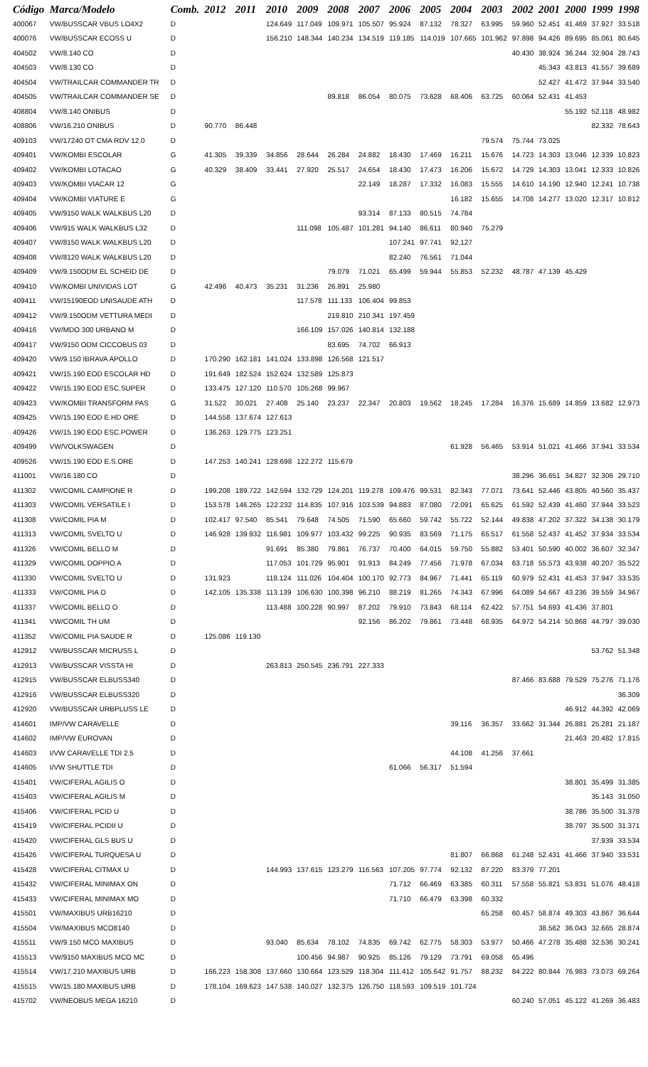| Código | Marca/Modelo | Comb. | 2012 | 2011 | 2010 | 2009 | 2008 | 2007 | 2006 | 2005 | 2004 | 2003 | 2002 | 2001 | 2000 | 1999 | 1998 |
| --- | --- | --- | --- | --- | --- | --- | --- | --- | --- | --- | --- | --- | --- | --- | --- | --- | --- |
| 400067 | VW/BUSSCAR VBUS LO4X2 | D | | | 124.649 | 117.049 | 109.971 | 105.507 | 95.924 | 87.132 | 78.327 | 63.995 | 59.960 | 52.451 | 41.469 | 37.927 | 33.518 |
| 400076 | VW/BUSSCAR ECOSS U | D | | | 156.210 | 148.344 | 140.234 | 134.519 | 119.185 | 114.019 | 107.665 | 101.962 | 97.898 | 94.426 | 89.695 | 85.061 | 80.645 |
| 404502 | VW/8.140 CO | D | | | | | | | | | | | 40.430 | 38.924 | 36.244 | 32.904 | 28.743 |
| 404503 | VW/8.130 CO | D | | | | | | | | | | | | 45.343 | 43.813 | 41.557 | 39.689 |
| 404504 | VW/TRAILCAR COMMANDER TR | D | | | | | | | | | | | | 52.427 | 41.472 | 37.944 | 33.540 |
| 404505 | VW/TRAILCAR COMMANDER SE | D | | | | | 89.818 | 86.054 | 80.075 | 73.628 | 68.406 | 63.725 | 60.064 | 52.431 | 41.453 | | |
| 408804 | VW/8.140 ONIBUS | D | | | | | | | | | | | | | 55.192 | 52.118 | 48.982 |
| 408806 | VW/16.210 ONIBUS | D | 90.770 | 86.448 | | | | | | | | | | | | 82.332 | 78.643 |
| 409103 | VW/17240 OT CMA RDV 12.0 | D | | | | | | | | | | 79.574 | 75.744 | 73.025 | | | |
| 409401 | VW/KOMBI ESCOLAR | G | 41.305 | 39.339 | 34.856 | 28.644 | 26.284 | 24.882 | 18.430 | 17.469 | 16.211 | 15.676 | 14.723 | 14.303 | 13.046 | 12.339 | 10.823 |
| 409402 | VW/KOMBI LOTACAO | G | 40.329 | 38.409 | 33.441 | 27.920 | 25.517 | 24.654 | 18.430 | 17.473 | 16.206 | 15.672 | 14.729 | 14.303 | 13.041 | 12.333 | 10.826 |
| 409403 | VW/KOMBI VIACAR 12 | G | | | | | | 22.149 | 18.287 | 17.332 | 16.083 | 15.555 | 14.610 | 14.190 | 12.940 | 12.241 | 10.738 |
| 409404 | VW/KOMBI VIATURE E | G | | | | | | | | | 16.182 | 15.655 | 14.708 | 14.277 | 13.020 | 12.317 | 10.812 |
| 409405 | VW/9150 WALK WALKBUS L20 | D | | | | | | 93.314 | 87.133 | 80.515 | 74.784 | | | | | | |
| 409406 | VW/915 WALK WALKBUS L32 | D | | | | 111.098 | 105.487 | 101.281 | 94.140 | 86.611 | 80.940 | 75.279 | | | | | |
| 409407 | VW/8150 WALK WALKBUS L20 | D | | | | | | | 107.241 | 97.741 | 92.127 | | | | | | |
| 409408 | VW/8120 WALK WALKBUS L20 | D | | | | | | | 82.240 | 76.561 | 71.044 | | | | | | |
| 409409 | VW/9.150ODM EL SCHEID DE | D | | | | | 79.079 | 71.021 | 65.499 | 59.944 | 55.853 | 52.232 | 48.787 | 47.139 | 45.429 | | |
| 409410 | VW/KOMBI UNIVIDAS LOT | G | 42.496 | 40.473 | 35.231 | 31.236 | 26.891 | 25.980 | | | | | | | | | |
| 409411 | VW/15190EOD UNISAUDE ATH | D | | | | 117.578 | 111.133 | 106.404 | 99.853 | | | | | | | | |
| 409412 | VW/9.150ODM VETTURA MEDI | D | | | | | 219.810 | 210.341 | 197.459 | | | | | | | | |
| 409416 | VW/MDO 300 URBANO M | D | | | | 166.109 | 157.026 | 140.814 | 132.188 | | | | | | | | |
| 409417 | VW/9150 ODM CICCOBUS 03 | D | | | | | 83.695 | 74.702 | 66.913 | | | | | | | | |
| 409420 | VW/9.150 IBRAVA APOLLO | D | 170.290 | 162.181 | 141.024 | 133.898 | 126.568 | 121.517 | | | | | | | | | |
| 409421 | VW/15.190 EOD ESCOLAR HD | D | 191.649 | 182.524 | 152.624 | 132.589 | 125.873 | | | | | | | | | | |
| 409422 | VW/15.190 EOD ESC.SUPER | D | 133.475 | 127.120 | 110.570 | 105.268 | 99.967 | | | | | | | | | | |
| 409423 | VW/KOMBI TRANSFORM PAS | G | 31.522 | 30.021 | 27.408 | 25.140 | 23.237 | 22.347 | 20.803 | 19.562 | 18.245 | 17.284 | 16.376 | 15.689 | 14.859 | 13.682 | 12.973 |
| 409425 | VW/15.190 EOD E.HD ORE | D | 144.558 | 137.674 | 127.613 | | | | | | | | | | | | |
| 409426 | VW/15.190 EOD ESC.POWER | D | 136.263 | 129.775 | 123.251 | | | | | | | | | | | | |
| 409499 | VW/VOLKSWAGEN | D | | | | | | | | | 61.928 | 56.465 | 53.914 | 51.021 | 41.466 | 37.941 | 33.534 |
| 409526 | VW/15.190 EOD E.S.ORE | D | 147.253 | 140.241 | 128.698 | 122.272 | 115.679 | | | | | | | | | | |
| 411001 | VW/16.180 CO | D | | | | | | | | | | | 38.296 | 36.651 | 34.827 | 32.306 | 29.710 |
| 411302 | VW/COMIL CAMPIONE R | D | 199.208 | 189.722 | 142.594 | 132.729 | 124.201 | 119.278 | 109.476 | 99.531 | 82.343 | 77.071 | 73.641 | 52.446 | 43.805 | 40.560 | 35.437 |
| 411303 | VW/COMIL VERSATILE I | D | 153.578 | 146.265 | 122.232 | 114.835 | 107.916 | 103.539 | 94.883 | 87.080 | 72.091 | 65.625 | 61.592 | 52.439 | 41.460 | 37.944 | 33.523 |
| 411308 | VW/COMIL PIA M | D | 102.417 | 97.540 | 85.541 | 79.648 | 74.505 | 71.590 | 65.660 | 59.742 | 55.722 | 52.144 | 49.838 | 47.202 | 37.322 | 34.138 | 30.179 |
| 411313 | VW/COMIL SVELTO U | D | 146.928 | 139.932 | 116.981 | 109.977 | 103.432 | 99.225 | 90.935 | 83.569 | 71.175 | 65.517 | 61.558 | 52.437 | 41.452 | 37.934 | 33.534 |
| 411326 | VW/COMIL BELLO M | D | | | 91.691 | 85.380 | 79.861 | 76.737 | 70.400 | 64.015 | 59.750 | 55.882 | 53.401 | 50.590 | 40.002 | 36.607 | 32.347 |
| 411329 | VW/COMIL DOPPIO A | D | | | 117.053 | 101.729 | 95.901 | 91.913 | 84.249 | 77.456 | 71.978 | 67.034 | 63.718 | 55.573 | 43.938 | 40.207 | 35.522 |
| 411330 | VW/COMIL SVELTO U | D | 131.923 | | 118.124 | 111.026 | 104.404 | 100.170 | 92.773 | 84.967 | 71.441 | 65.119 | 60.979 | 52.431 | 41.453 | 37.947 | 33.535 |
| 411333 | VW/COMIL PIA O | D | 142.105 | 135.338 | 113.139 | 106.630 | 100.398 | 96.210 | 88.219 | 81.265 | 74.343 | 67.996 | 64.089 | 54.667 | 43.236 | 39.559 | 34.967 |
| 411337 | VW/COMIL BELLO O | D | | | 113.488 | 100.228 | 90.997 | 87.202 | 79.910 | 73.843 | 68.114 | 62.422 | 57.751 | 54.693 | 41.436 | 37.801 | |
| 411341 | VW/COMIL TH UM | D | | | | | | 92.156 | 86.202 | 79.861 | 73.448 | 68.935 | 64.972 | 54.214 | 50.868 | 44.797 | 39.030 |
| 411352 | VW/COMIL PIA SAUDE R | D | 125.086 | 119.130 | | | | | | | | | | | | | |
| 412912 | VW/BUSSCAR MICRUSS L | D | | | | | | | | | | | | | | 53.762 | 51.348 |
| 412913 | VW/BUSSCAR VISSTA HI | D | | | 263.813 | 250.545 | 236.791 | 227.333 | | | | | | | | | |
| 412915 | VW/BUSSCAR ELBUSS340 | D | | | | | | | | | | | 87.466 | 83.688 | 79.529 | 75.276 | 71.176 |
| 412916 | VW/BUSSCAR ELBUSS320 | D | | | | | | | | | | | | | | | 36.309 |
| 412920 | VW/BUSSCAR URBPLUSS LE | D | | | | | | | | | | | | | 46.912 | 44.392 | 42.069 |
| 414601 | IMP/VW CARAVELLE | D | | | | | | | | | 39.116 | 36.357 | 33.662 | 31.344 | 26.881 | 25.281 | 21.187 |
| 414602 | IMP/VW EUROVAN | D | | | | | | | | | | | | | 21.463 | 20.482 | 17.815 |
| 414603 | I/VW CARAVELLE TDI 2.5 | D | | | | | | | | | 44.108 | 41.256 | 37.661 | | | | |
| 414605 | I/VW SHUTTLE TDI | D | | | | | | | 61.066 | 56.317 | 51.594 | | | | | | |
| 415401 | VW/CIFERAL AGILIS O | D | | | | | | | | | | | | | 38.801 | 35.499 | 31.385 |
| 415403 | VW/CIFERAL AGILIS M | D | | | | | | | | | | | | | | 35.143 | 31.050 |
| 415406 | VW/CIFERAL PCID U | D | | | | | | | | | | | | | 38.786 | 35.500 | 31.378 |
| 415419 | VW/CIFERAL PCIDII U | D | | | | | | | | | | | | | 38.797 | 35.500 | 31.371 |
| 415420 | VW/CIFERAL GLS BUS U | D | | | | | | | | | | | | | | 37.939 | 33.534 |
| 415426 | VW/CIFERAL TURQUESA U | D | | | | | | | | | 81.807 | 66.868 | 61.248 | 52.431 | 41.466 | 37.940 | 33.531 |
| 415428 | VW/CIFERAL CITMAX U | D | | | 144.993 | 137.615 | 123.279 | 116.563 | 107.205 | 97.774 | 92.132 | 87.220 | 83.379 | 77.201 | | | |
| 415432 | VW/CIFERAL MINIMAX ON | D | | | | | | | 71.712 | 66.469 | 63.385 | 60.311 | 57.558 | 55.821 | 53.831 | 51.076 | 48.418 |
| 415433 | VW/CIFERAL MINIMAX MO | D | | | | | | | 71.710 | 66.479 | 63.398 | 60.332 | | | | | |
| 415501 | VW/MAXIBUS URB16210 | D | | | | | | | | | | 65.258 | 60.457 | 58.874 | 49.303 | 43.867 | 36.644 |
| 415504 | VW/MAXIBUS MCO8140 | D | | | | | | | | | | | | 38.562 | 36.043 | 32.665 | 28.874 |
| 415511 | VW/9.150 MCO MAXIBUS | D | | | 93.040 | 85.634 | 78.102 | 74.835 | 69.742 | 62.775 | 58.303 | 53.977 | 50.466 | 47.278 | 35.488 | 32.536 | 30.241 |
| 415513 | VW/9150 MAXIBUS MCO MC | D | | | | 100.456 | 94.987 | 90.925 | 85.126 | 79.129 | 73.791 | 69.058 | 65.496 | | | | |
| 415514 | VW/17.210 MAXIBUS URB | D | 166.223 | 158.308 | 137.660 | 130.664 | 123.529 | 118.304 | 111.412 | 105.642 | 91.757 | 88.232 | 84.222 | 80.844 | 76.983 | 73.073 | 69.264 |
| 415515 | VW/15.180 MAXIBUS URB | D | 178.104 | 169.623 | 147.538 | 140.027 | 132.375 | 126.750 | 118.593 | 109.519 | 101.724 | | | | | | |
| 415702 | VW/NEOBUS MEGA 16210 | D | | | | | | | | | | | 60.240 | 57.051 | 45.122 | 41.269 | 36.483 |